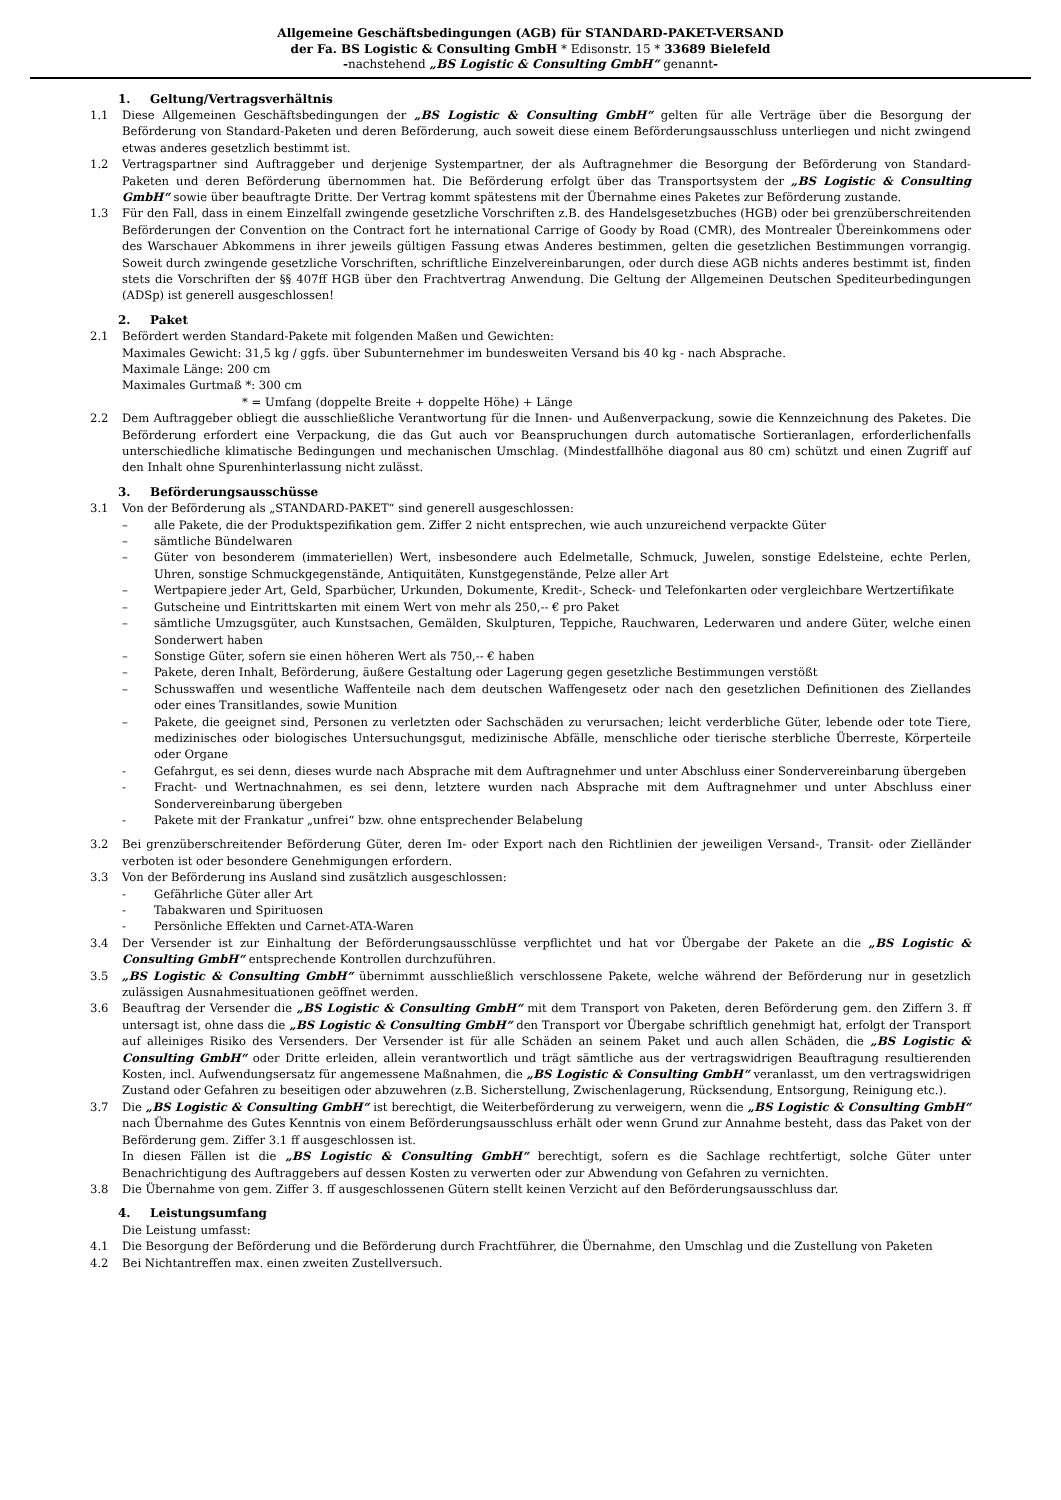Allgemeine Geschäftsbedingungen (AGB) für STANDARD-PAKET-VERSAND
der Fa. BS Logistic & Consulting GmbH * Edisonstr. 15 * 33689 Bielefeld
-nachstehend „BS Logistic & Consulting GmbH“ genannt-
1. Geltung/Vertragsverhältnis
1.1 Diese Allgemeinen Geschäftsbedingungen der „BS Logistic & Consulting GmbH“ gelten für alle Verträge über die Besorgung der Beförderung von Standard-Paketen und deren Beförderung, auch soweit diese einem Beförderungsausschluss unterliegen und nicht zwingend etwas anderes gesetzlich bestimmt ist.
1.2 Vertragspartner sind Auftraggeber und derjenige Systempartner, der als Auftragnehmer die Besorgung der Beförderung von Standard- Paketen und deren Beförderung übernommen hat. Die Beförderung erfolgt über das Transportsystem der „BS Logistic & Consulting GmbH“ sowie über beauftragte Dritte. Der Vertrag kommt spätestens mit der Übernahme eines Paketes zur Beförderung zustande.
1.3 Für den Fall, dass in einem Einzelfall zwingende gesetzliche Vorschriften z.B. des Handelsgesetzbuches (HGB) oder bei grenzüberschreitenden Beförderungen der Convention on the Contract fort he international Carrige of Goody by Road (CMR), des Montrealer Übereinkommens oder des Warschauer Abkommens in ihrer jeweils gültigen Fassung etwas Anderes bestimmen, gelten die gesetzlichen Bestimmungen vorrangig. Soweit durch zwingende gesetzliche Vorschriften, schriftliche Einzelvereinbarungen, oder durch diese AGB nichts anderes bestimmt ist, finden stets die Vorschriften der §§ 407ff HGB über den Frachtvertrag Anwendung. Die Geltung der Allgemeinen Deutschen Spediteurbedingungen (ADSp) ist generell ausgeschlossen!
2. Paket
2.1 Befördert werden Standard-Pakete mit folgenden Maßen und Gewichten:
Maximales Gewicht: 31,5 kg / ggfs. über Subunternehmer im bundesweiten Versand bis 40 kg - nach Absprache.
Maximale Länge: 200 cm
Maximales Gurtmaß *: 300 cm
* = Umfang (doppelte Breite + doppelte Höhe) + Länge
2.2 Dem Auftraggeber obliegt die ausschließliche Verantwortung für die Innen- und Außenverpackung, sowie die Kennzeichnung des Paketes. Die Beförderung erfordert eine Verpackung, die das Gut auch vor Beanspruchungen durch automatische Sortieranlagen, erforderlichenfalls unterschiedliche klimatische Bedingungen und mechanischen Umschlag. (Mindestfallhöhe diagonal aus 80 cm) schützt und einen Zugriff auf den Inhalt ohne Spurenhinterlassung nicht zulässt.
3. Beförderungsausschüsse
3.1 Von der Beförderung als „STANDARD-PAKET“ sind generell ausgeschlossen:
– alle Pakete, die der Produktspezifikation gem. Ziffer 2 nicht entsprechen, wie auch unzureichend verpackte Güter
– sämtliche Bündelwaren
– Güter von besonderem (immateriellen) Wert, insbesondere auch Edelmetalle, Schmuck, Juwelen, sonstige Edelsteine, echte Perlen, Uhren, sonstige Schmuckgegenstände, Antiquitäten, Kunstgegenstände, Pelze aller Art
– Wertpapiere jeder Art, Geld, Sparbücher, Urkunden, Dokumente, Kredit-, Scheck- und Telefonkarten oder vergleichbare Wertzertifikate
– Gutscheine und Eintrittskarten mit einem Wert von mehr als 250,-- € pro Paket
– sämtliche Umzugsgüter, auch Kunstsachen, Gemälden, Skulpturen, Teppiche, Rauchwaren, Lederwaren und andere Güter, welche einen Sonderwert haben
– Sonstige Güter, sofern sie einen höheren Wert als 750,-- € haben
– Pakete, deren Inhalt, Beförderung, äußere Gestaltung oder Lagerung gegen gesetzliche Bestimmungen verstößt
– Schusswaffen und wesentliche Waffenteile nach dem deutschen Waffengesetz oder nach den gesetzlichen Definitionen des Ziellandes oder eines Transitlandes, sowie Munition
– Pakete, die geeignet sind, Personen zu verletzten oder Sachschäden zu verursachen; leicht verderbliche Güter, lebende oder tote Tiere, medizinisches oder biologisches Untersuchungsgut, medizinische Abfälle, menschliche oder tierische sterbliche Überreste, Körperteile oder Organe
- Gefahrgut, es sei denn, dieses wurde nach Absprache mit dem Auftragnehmer und unter Abschluss einer Sondervereinbarung übergeben
- Fracht- und Wertnachnahmen, es sei denn, letztere wurden nach Absprache mit dem Auftragnehmer und unter Abschluss einer Sondervereinbarung übergeben
- Pakete mit der Frankatur „unfrei“ bzw. ohne entsprechender Belabelung
3.2 Bei grenzüberschreitender Beförderung Güter, deren Im- oder Export nach den Richtlinien der jeweiligen Versand-, Transit- oder Zielländer verboten ist oder besondere Genehmigungen erfordern.
3.3 Von der Beförderung ins Ausland sind zusätzlich ausgeschlossen:
- Gefährliche Güter aller Art
- Tabakwaren und Spirituosen
- Persönliche Effekten und Carnet-ATA-Waren
3.4 Der Versender ist zur Einhaltung der Beförderungsausschlüsse verpflichtet und hat vor Übergabe der Pakete an die „BS Logistic & Consulting GmbH“ entsprechende Kontrollen durchzuführen.
3.5 „BS Logistic & Consulting GmbH“ übernimmt ausschließlich verschlossene Pakete, welche während der Beförderung nur in gesetzlich zulässigen Ausnahmesituationen geöffnet werden.
3.6 Beauftrag der Versender die „BS Logistic & Consulting GmbH“ mit dem Transport von Paketen, deren Beförderung gem. den Ziffern 3. ff untersagt ist, ohne dass die „BS Logistic & Consulting GmbH“ den Transport vor Übergabe schriftlich genehmigt hat, erfolgt der Transport auf alleiniges Risiko des Versenders. Der Versender ist für alle Schäden an seinem Paket und auch allen Schäden, die „BS Logistic & Consulting GmbH“ oder Dritte erleiden, allein verantwortlich und trägt sämtliche aus der vertragswidrigen Beauftragung resultierenden Kosten, incl. Aufwendungsersatz für angemessene Maßnahmen, die „BS Logistic & Consulting GmbH“ veranlasst, um den vertragswidrigen Zustand oder Gefahren zu beseitigen oder abzuwehren (z.B. Sicherstellung, Zwischenlagerung, Rücksendung, Entsorgung, Reinigung etc.).
3.7 Die „BS Logistic & Consulting GmbH“ ist berechtigt, die Weiterbeförderung zu verweigern, wenn die „BS Logistic & Consulting GmbH“ nach Übernahme des Gutes Kenntnis von einem Beförderungsausschluss erhält oder wenn Grund zur Annahme besteht, dass das Paket von der Beförderung gem. Ziffer 3.1 ff ausgeschlossen ist.
In diesen Fällen ist die „BS Logistic & Consulting GmbH“ berechtigt, sofern es die Sachlage rechtfertigt, solche Güter unter Benachrichtigung des Auftraggebers auf dessen Kosten zu verwerten oder zur Abwendung von Gefahren zu vernichten.
3.8 Die Übernahme von gem. Ziffer 3. ff ausgeschlossenen Gütern stellt keinen Verzicht auf den Beförderungsausschluss dar.
4. Leistungsumfang
Die Leistung umfasst:
4.1 Die Besorgung der Beförderung und die Beförderung durch Frachtführer, die Übernahme, den Umschlag und die Zustellung von Paketen
4.2 Bei Nichtantreffen max. einen zweiten Zustellversuch.